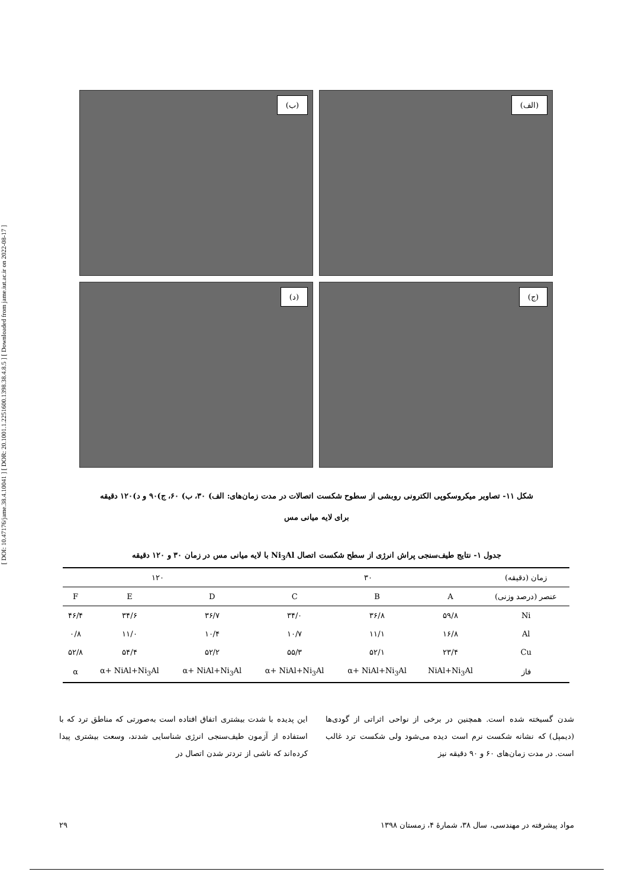[ DOI: 10.47176/jame.38.4.10041 ] [ DOR: 20.1001.1.2251600.1398.38.4.8.5 ] [ Downloaded from jame.iut.ac.ir on 2022-08-17 ]
(الف)
(ب)
(ج)
(د)
شکل ۱۱- تصاویر میکروسکوپی الکترونی روبشی از سطوح شکست اتصالات در مدت زمان‌های: الف) ۳۰، ب) ۶۰، ج)۹۰ و د)۱۲۰ دقیقه
برای لایه میانی مس
جدول ۱- نتایج طیف‌سنجی پراش انرژی از سطح شکست اتصال Ni<sub>3</sub>Al با لایه میانی مس در زمان ۳۰ و ۱۲۰ دقیقه
| زمان (دقیقه) | ۳۰ | | | ۱۲۰ | | |
| --- | --- | --- | --- | --- | --- | --- |
| عنصر (درصد وزنی) | A | B | C | D | E | F |
| Ni | ۵۹/۸ | ۳۶/۸ | ۳۴/۰ | ۳۶/۷ | ۳۴/۶ | ۴۶/۴ |
| Al | ۱۶/۸ | ۱۱/۱ | ۱۰/۷ | ۱۰/۴ | ۱۱/۰ | ۰/۸ |
| Cu | ۲۳/۴ | ۵۲/۱ | ۵۵/۳ | ۵۲/۲ | ۵۴/۴ | ۵۲/۸ |
| فاز | NiAl+Ni<sub>3</sub>Al | α+ NiAl+Ni<sub>3</sub>Al | α+ NiAl+Ni<sub>3</sub>Al | α+ NiAl+Ni<sub>3</sub>Al | α+ NiAl+Ni<sub>3</sub>Al | α |
شدن گسیخته شده است. همچنین در برخی از نواحی اثراتی از گودی‌ها (دیمپل) که نشانه شکست نرم است دیده می‌شود ولی شکست ترد غالب است. در مدت زمان‌های ۶۰ و ۹۰ دقیقه نیز
این پدیده با شدت بیشتری اتفاق افتاده است به‌صورتی که مناطق ترد که با استفاده از آزمون طیف‌سنجی انرژی شناسایی شدند، وسعت بیشتری پیدا کرده‌اند که ناشی از تردتر شدن اتصال در
مواد پیشرفته در مهندسی، سال ۳۸، شمارهٔ ۴، زمستان ۱۳۹۸ ۲۹